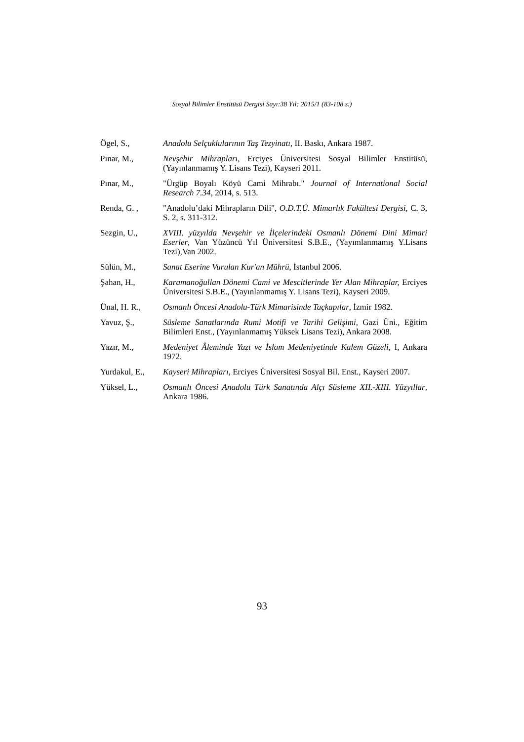Sosyal Bilimler Enstitüsü Dergisi Sayı:38 Yıl: 2015/1 (83-108 s.)
Ögel, S., Anadolu Selçuklularının Taş Tezyinatı, II. Baskı, Ankara 1987.
Pınar, M., Nevşehir Mihrapları, Erciyes Üniversitesi Sosyal Bilimler Enstitüsü, (Yayınlanmamış Y. Lisans Tezi), Kayseri 2011.
Pınar, M., "Ürgüp Boyalı Köyü Cami Mihrabı." Journal of International Social Research 7.34, 2014, s. 513.
Renda, G. , "Anadolu’daki Mihrapların Dili", O.D.T.Ü. Mimarlık Fakültesi Dergisi, C. 3, S. 2, s. 311-312.
Sezgin, U., XVIII. yüzyılda Nevşehir ve İlçelerindeki Osmanlı Dönemi Dini Mimari Eserler, Van Yüzüncü Yıl Üniversitesi S.B.E., (Yayımlanmamış Y.Lisans Tezi),Van 2002.
Sülün, M., Sanat Eserine Vurulan Kur'an Mührü, İstanbul 2006.
Şahan, H., Karamanoğullan Dönemi Cami ve Mescitlerinde Yer Alan Mihraplar, Erciyes Üniversitesi S.B.E., (Yayınlanmamış Y. Lisans Tezi), Kayseri 2009.
Ünal, H. R., Osmanlı Öncesi Anadolu-Türk Mimarisinde Taçkapılar, İzmir 1982.
Yavuz, Ş., Süsleme Sanatlarında Rumi Motifi ve Tarihi Gelişimi, Gazi Üni., Eğitim Bilimleri Enst., (Yayınlanmamış Yüksek Lisans Tezi), Ankara 2008.
Yazır, M., Medeniyet Âleminde Yazı ve İslam Medeniyetinde Kalem Güzeli, I, Ankara 1972.
Yurdakul, E.,
Kayseri Mihrapları, Erciyes Üniversitesi Sosyal Bil. Enst., Kayseri 2007.
Yüksel, L., Osmanlı Öncesi Anadolu Türk Sanatında Alçı Süsleme XII.-XIII. Yüzyıllar, Ankara 1986.
93